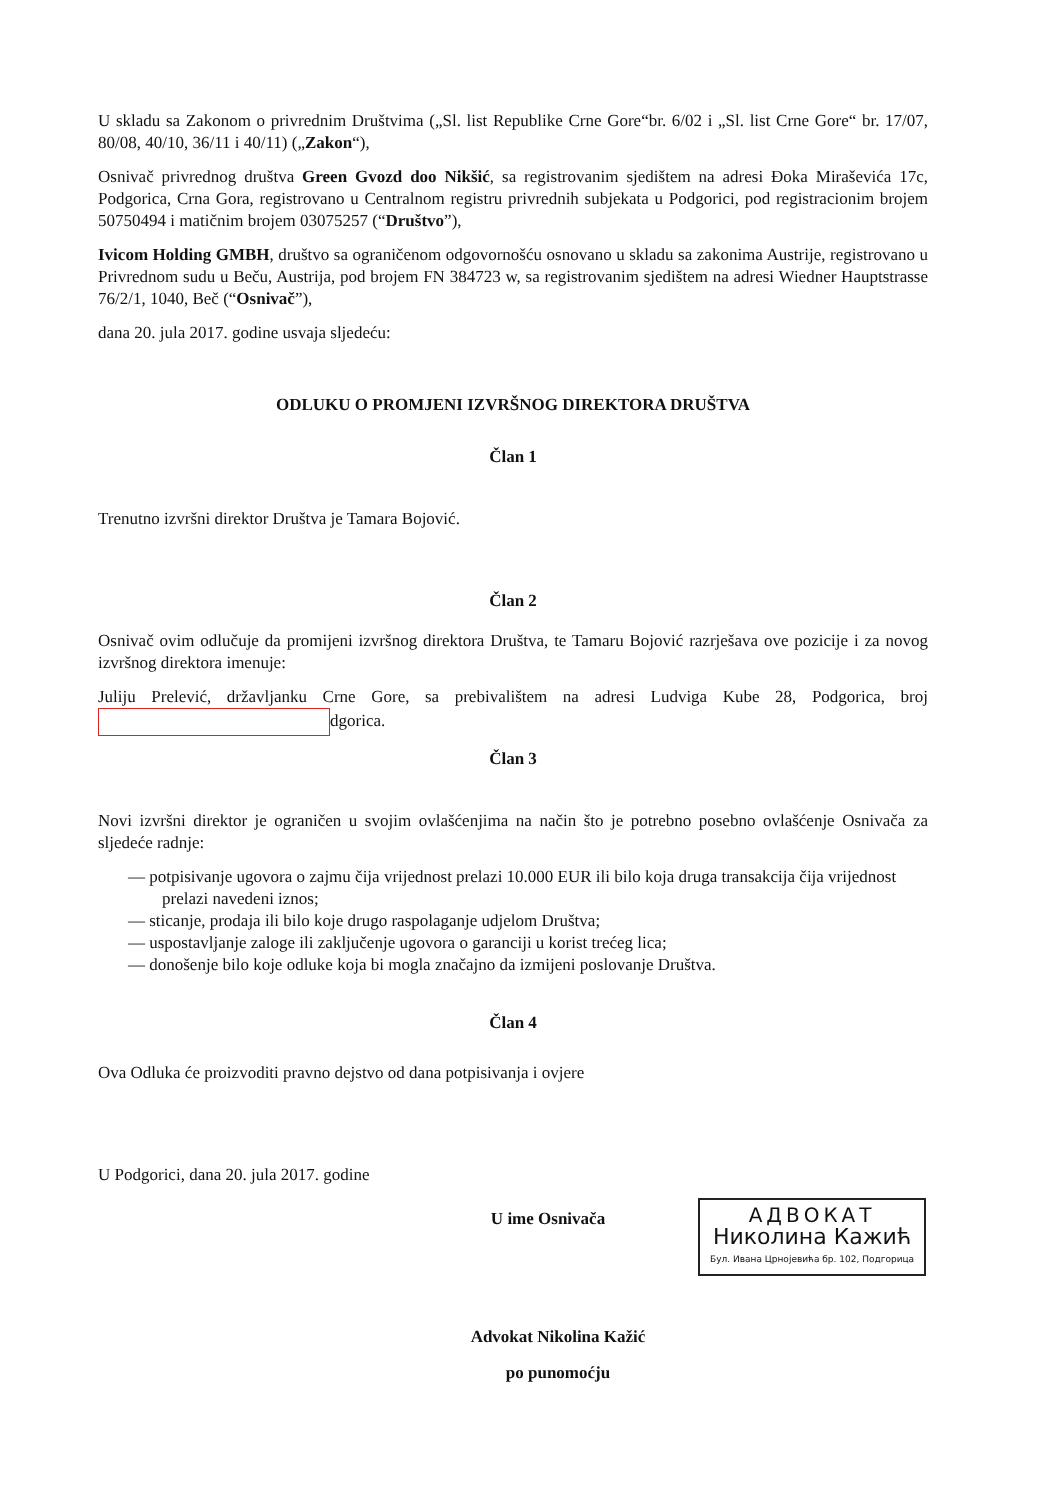U skladu sa Zakonom o privrednim Društvima („Sl. list Republike Crne Gore“br. 6/02 i „Sl. list Crne Gore“ br. 17/07, 80/08, 40/10, 36/11 i 40/11) („Zakon“),
Osnivač privrednog društva Green Gvozd doo Nikšić, sa registrovanim sjedištem na adresi Đoka Miraševića 17c, Podgorica, Crna Gora, registrovano u Centralnom registru privrednih subjekata u Podgorici, pod registracionim brojem 50750494 i matičnim brojem 03075257 (“Društvo”),
Ivicom Holding GMBH, društvo sa ograničenom odgovornošću osnovano u skladu sa zakonima Austrije, registrovano u Privrednom sudu u Beču, Austrija, pod brojem FN 384723 w, sa registrovanim sjedištem na adresi Wiedner Hauptstrasse 76/2/1, 1040, Beč (“Osnivač”),
dana 20. jula 2017. godine usvaja sljedeću:
ODLUKU O PROMJENI IZVRŠNOG DIREKTORA DRUŠTVA
Član 1
Trenutno izvršni direktor Društva je Tamara Bojović.
Član 2
Osnivač ovim odlučuje da promijeni izvršnog direktora Društva, te Tamaru Bojović razrješava ove pozicije i za novog izvršnog direktora imenuje:
Juliju Prelević, državljanku Crne Gore, sa prebivalištem na adresi Ludviga Kube 28, Podgorica, broj dgorica.
Član 3
Novi izvršni direktor je ograničen u svojim ovlašćenjima na način što je potrebno posebno ovlašćenje Osnivača za sljedeće radnje:
— potpisivanje ugovora o zajmu čija vrijednost prelazi 10.000 EUR ili bilo koja druga transakcija čija vrijednost prelazi navedeni iznos;
— sticanje, prodaja ili bilo koje drugo raspolaganje udjelom Društva;
— uspostavljanje zaloge ili zaključenje ugovora o garanciji u korist trećeg lica;
— donošenje bilo koje odluke koja bi mogla značajno da izmijeni poslovanje Društva.
Član 4
Ova Odluka će proizvoditi pravno dejstvo od dana potpisivanja i ovjere
U Podgorici, dana 20. jula 2017. godine
U ime Osnivača
АДВОКАТ
Николина Кажић
Бул. Ивана Црнојевића бр. 102, Подгорица
Advokat Nikolina Kažić
po punomoćju